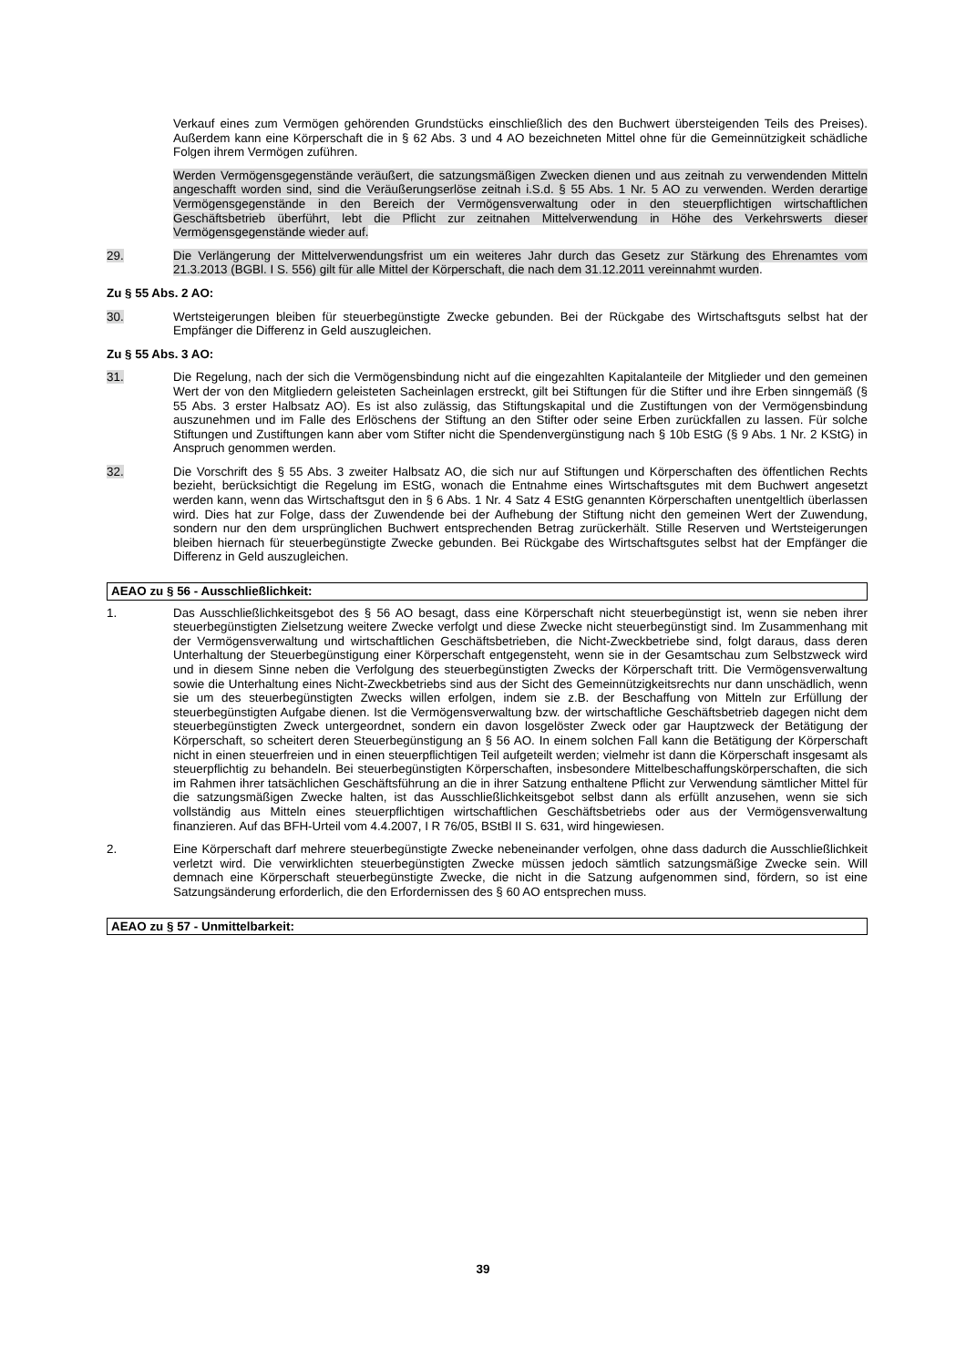Verkauf eines zum Vermögen gehörenden Grundstücks einschließlich des den Buchwert übersteigenden Teils des Preises). Außerdem kann eine Körperschaft die in § 62 Abs. 3 und 4 AO bezeichneten Mittel ohne für die Gemeinnützigkeit schädliche Folgen ihrem Vermögen zuführen.
Werden Vermögensgegenstände veräußert, die satzungsmäßigen Zwecken dienen und aus zeitnah zu verwendenden Mitteln angeschafft worden sind, sind die Veräußerungserlöse zeitnah i.S.d. § 55 Abs. 1 Nr. 5 AO zu verwenden. Werden derartige Vermögensgegenstände in den Bereich der Vermögensverwaltung oder in den steuerpflichtigen wirtschaftlichen Geschäftsbetrieb überführt, lebt die Pflicht zur zeitnahen Mittelverwendung in Höhe des Verkehrswerts dieser Vermögensgegenstände wieder auf.
29. Die Verlängerung der Mittelverwendungsfrist um ein weiteres Jahr durch das Gesetz zur Stärkung des Ehrenamtes vom 21.3.2013 (BGBl. I S. 556) gilt für alle Mittel der Körperschaft, die nach dem 31.12.2011 vereinnahmt wurden.
Zu § 55 Abs. 2 AO:
30. Wertsteigerungen bleiben für steuerbegünstigte Zwecke gebunden. Bei der Rückgabe des Wirtschaftsguts selbst hat der Empfänger die Differenz in Geld auszugleichen.
Zu § 55 Abs. 3 AO:
31. Die Regelung, nach der sich die Vermögensbindung nicht auf die eingezahlten Kapitalanteile der Mitglieder und den gemeinen Wert der von den Mitgliedern geleisteten Sacheinlagen erstreckt, gilt bei Stiftungen für die Stifter und ihre Erben sinngemäß (§ 55 Abs. 3 erster Halbsatz AO). Es ist also zulässig, das Stiftungskapital und die Zustiftungen von der Vermögensbindung auszunehmen und im Falle des Erlöschens der Stiftung an den Stifter oder seine Erben zurückfallen zu lassen. Für solche Stiftungen und Zustiftungen kann aber vom Stifter nicht die Spendenvergünstigung nach § 10b EStG (§ 9 Abs. 1 Nr. 2 KStG) in Anspruch genommen werden.
32. Die Vorschrift des § 55 Abs. 3 zweiter Halbsatz AO, die sich nur auf Stiftungen und Körperschaften des öffentlichen Rechts bezieht, berücksichtigt die Regelung im EStG, wonach die Entnahme eines Wirtschaftsgutes mit dem Buchwert angesetzt werden kann, wenn das Wirtschaftsgut den in § 6 Abs. 1 Nr. 4 Satz 4 EStG genannten Körperschaften unentgeltlich überlassen wird. Dies hat zur Folge, dass der Zuwendende bei der Aufhebung der Stiftung nicht den gemeinen Wert der Zuwendung, sondern nur den dem ursprünglichen Buchwert entsprechenden Betrag zurückerhält. Stille Reserven und Wertsteigerungen bleiben hiernach für steuerbegünstigte Zwecke gebunden. Bei Rückgabe des Wirtschaftsgutes selbst hat der Empfänger die Differenz in Geld auszugleichen.
AEAO zu § 56 - Ausschließlichkeit:
1. Das Ausschließlichkeitsgebot des § 56 AO besagt, dass eine Körperschaft nicht steuerbegünstigt ist, wenn sie neben ihrer steuerbegünstigten Zielsetzung weitere Zwecke verfolgt und diese Zwecke nicht steuerbegünstigt sind. Im Zusammenhang mit der Vermögensverwaltung und wirtschaftlichen Geschäftsbetrieben, die Nicht-Zweckbetriebe sind, folgt daraus, dass deren Unterhaltung der Steuerbegünstigung einer Körperschaft entgegensteht, wenn sie in der Gesamtschau zum Selbstzweck wird und in diesem Sinne neben die Verfolgung des steuerbegünstigten Zwecks der Körperschaft tritt. Die Vermögensverwaltung sowie die Unterhaltung eines Nicht-Zweckbetriebs sind aus der Sicht des Gemeinnützigkeitsrechts nur dann unschädlich, wenn sie um des steuerbegünstigten Zwecks willen erfolgen, indem sie z.B. der Beschaffung von Mitteln zur Erfüllung der steuerbegünstigten Aufgabe dienen. Ist die Vermögensverwaltung bzw. der wirtschaftliche Geschäftsbetrieb dagegen nicht dem steuerbegünstigten Zweck untergeordnet, sondern ein davon losgelöster Zweck oder gar Hauptzweck der Betätigung der Körperschaft, so scheitert deren Steuerbegünstigung an § 56 AO. In einem solchen Fall kann die Betätigung der Körperschaft nicht in einen steuerfreien und in einen steuerpflichtigen Teil aufgeteilt werden; vielmehr ist dann die Körperschaft insgesamt als steuerpflichtig zu behandeln. Bei steuerbegünstigten Körperschaften, insbesondere Mittelbeschaffungskörperschaften, die sich im Rahmen ihrer tatsächlichen Geschäftsführung an die in ihrer Satzung enthaltene Pflicht zur Verwendung sämtlicher Mittel für die satzungsmäßigen Zwecke halten, ist das Ausschließlichkeitsgebot selbst dann als erfüllt anzusehen, wenn sie sich vollständig aus Mitteln eines steuerpflichtigen wirtschaftlichen Geschäftsbetriebs oder aus der Vermögensverwaltung finanzieren. Auf das BFH-Urteil vom 4.4.2007, I R 76/05, BStBl II S. 631, wird hingewiesen.
2. Eine Körperschaft darf mehrere steuerbegünstigte Zwecke nebeneinander verfolgen, ohne dass dadurch die Ausschließlichkeit verletzt wird. Die verwirklichten steuerbegünstigten Zwecke müssen jedoch sämtlich satzungsmäßige Zwecke sein. Will demnach eine Körperschaft steuerbegünstigte Zwecke, die nicht in die Satzung aufgenommen sind, fördern, so ist eine Satzungsänderung erforderlich, die den Erfordernissen des § 60 AO entsprechen muss.
AEAO zu § 57 - Unmittelbarkeit:
39